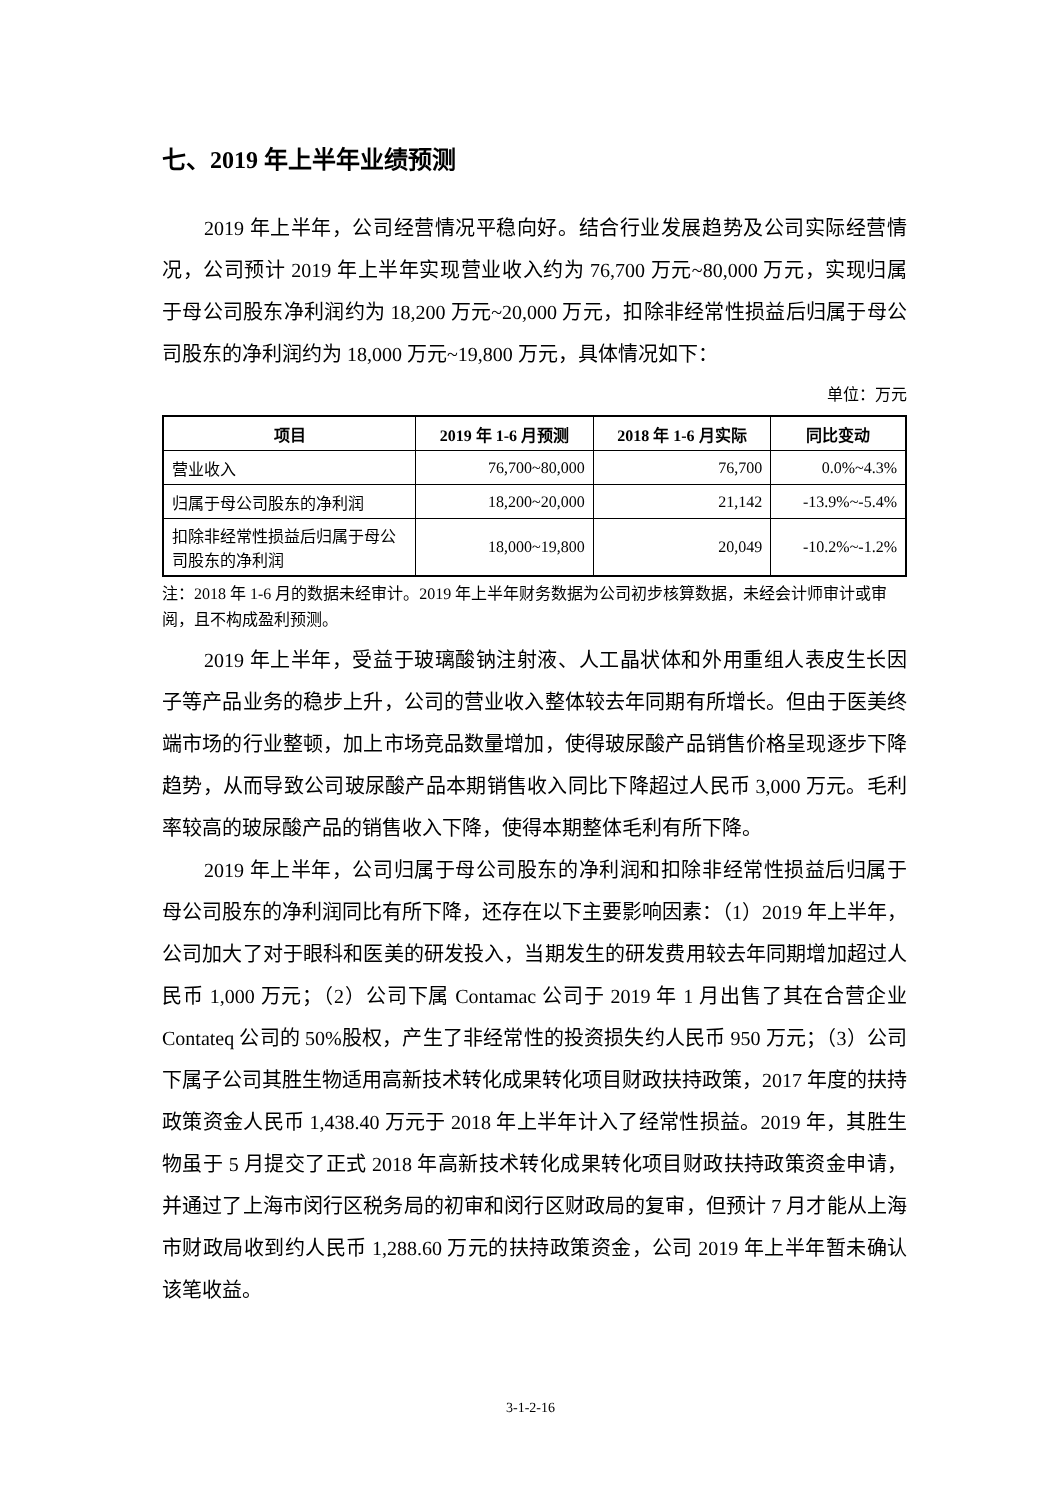七、2019 年上半年业绩预测
2019 年上半年，公司经营情况平稳向好。结合行业发展趋势及公司实际经营情况，公司预计 2019 年上半年实现营业收入约为 76,700 万元~80,000 万元，实现归属于母公司股东净利润约为 18,200 万元~20,000 万元，扣除非经常性损益后归属于母公司股东的净利润约为 18,000 万元~19,800 万元，具体情况如下：
单位：万元
| 项目 | 2019 年 1-6 月预测 | 2018 年 1-6 月实际 | 同比变动 |
| --- | --- | --- | --- |
| 营业收入 | 76,700~80,000 | 76,700 | 0.0%~4.3% |
| 归属于母公司股东的净利润 | 18,200~20,000 | 21,142 | -13.9%~-5.4% |
| 扣除非经常性损益后归属于母公司股东的净利润 | 18,000~19,800 | 20,049 | -10.2%~-1.2% |
注：2018 年 1-6 月的数据未经审计。2019 年上半年财务数据为公司初步核算数据，未经会计师审计或审阅，且不构成盈利预测。
2019 年上半年，受益于玻璃酸钠注射液、人工晶状体和外用重组人表皮生长因子等产品业务的稳步上升，公司的营业收入整体较去年同期有所增长。但由于医美终端市场的行业整顿，加上市场竞品数量增加，使得玻尿酸产品销售价格呈现逐步下降趋势，从而导致公司玻尿酸产品本期销售收入同比下降超过人民币 3,000 万元。毛利率较高的玻尿酸产品的销售收入下降，使得本期整体毛利有所下降。
2019 年上半年，公司归属于母公司股东的净利润和扣除非经常性损益后归属于母公司股东的净利润同比有所下降，还存在以下主要影响因素：（1）2019 年上半年，公司加大了对于眼科和医美的研发投入，当期发生的研发费用较去年同期增加超过人民币 1,000 万元；（2）公司下属 Contamac 公司于 2019 年 1 月出售了其在合营企业 Contateq 公司的 50%股权，产生了非经常性的投资损失约人民币 950 万元；（3）公司下属子公司其胜生物适用高新技术转化成果转化项目财政扶持政策，2017 年度的扶持政策资金人民币 1,438.40 万元于 2018 年上半年计入了经常性损益。2019 年，其胜生物虽于 5 月提交了正式 2018 年高新技术转化成果转化项目财政扶持政策资金申请，并通过了上海市闵行区税务局的初审和闵行区财政局的复审，但预计 7 月才能从上海市财政局收到约人民币 1,288.60 万元的扶持政策资金，公司 2019 年上半年暂未确认该笔收益。
3-1-2-16